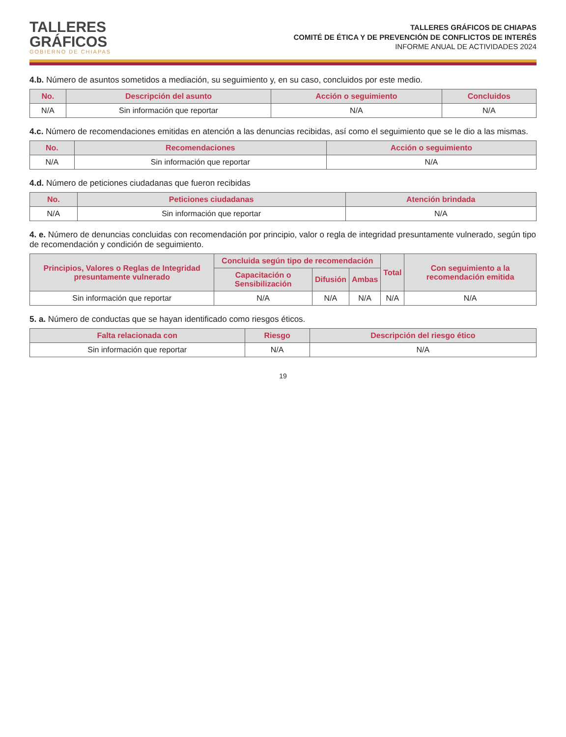TALLERES
GRÁFICOS
GOBIERNO DE CHIAPAS
TALLERES GRÁFICOS DE CHIAPAS
COMITÉ DE ÉTICA Y DE PREVENCIÓN DE CONFLICTOS DE INTERÉS
INFORME ANUAL DE ACTIVIDADES 2024
4.b. Número de asuntos sometidos a mediación, su seguimiento y, en su caso, concluidos por este medio.
| No. | Descripción del asunto | Acción o seguimiento | Concluidos |
| --- | --- | --- | --- |
| N/A | Sin información que reportar | N/A | N/A |
4.c. Número de recomendaciones emitidas en atención a las denuncias recibidas, así como el seguimiento que se le dio a las mismas.
| No. | Recomendaciones | Acción o seguimiento |
| --- | --- | --- |
| N/A | Sin información que reportar | N/A |
4.d. Número de peticiones ciudadanas que fueron recibidas
| No. | Peticiones ciudadanas | Atención brindada |
| --- | --- | --- |
| N/A | Sin información que reportar | N/A |
4. e. Número de denuncias concluidas con recomendación por principio, valor o regla de integridad presuntamente vulnerado, según tipo de recomendación y condición de seguimiento.
| Principios, Valores o Reglas de Integridad presuntamente vulnerado | Concluida según tipo de recomendación | | | Total | Con seguimiento a la recomendación emitida |
| --- | --- | --- | --- | --- | --- |
| | Capacitación o Sensibilización | Difusión | Ambas | | |
| Sin información que reportar | N/A | N/A | N/A | N/A | N/A |
5. a. Número de conductas que se hayan identificado como riesgos éticos.
| Falta relacionada con | Riesgo | Descripción del riesgo ético |
| --- | --- | --- |
| Sin información que reportar | N/A | N/A |
19